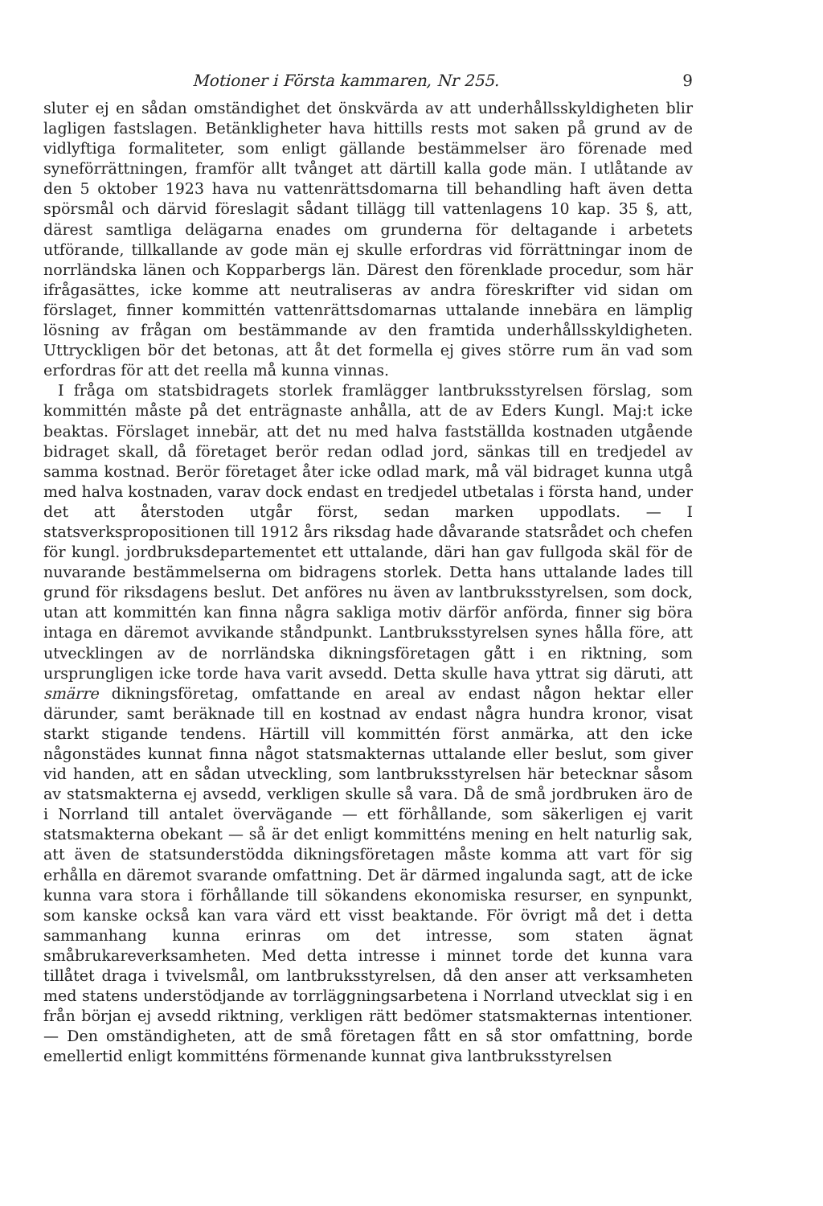Motioner i Första kammaren, Nr 255. 9
sluter ej en sådan omständighet det önskvärda av att underhållsskyldigheten blir lagligen fastslagen. Betänkligheter hava hittills rests mot saken på grund av de vidlyftiga formaliteter, som enligt gällande bestämmelser äro förenade med syneförrättningen, framför allt tvånget att därtill kalla gode män. I utlåtande av den 5 oktober 1923 hava nu vattenrättsdomarna till behandling haft även detta spörsmål och därvid föreslagit sådant tillägg till vattenlagens 10 kap. 35 §, att, därest samtliga delägarna enades om grunderna för deltagande i arbetets utförande, tillkallande av gode män ej skulle erfordras vid förrättningar inom de norrländska länen och Kopparbergs län. Därest den förenklade procedur, som här ifrågasättes, icke komme att neutraliseras av andra föreskrifter vid sidan om förslaget, finner kommittén vattenrättsdomarnas uttalande innebära en lämplig lösning av frågan om bestämmande av den framtida underhållsskyldigheten. Uttryckligen bör det betonas, att åt det formella ej gives större rum än vad som erfordras för att det reella må kunna vinnas.
I fråga om statsbidragets storlek framlägger lantbruksstyrelsen förslag, som kommittén måste på det enträgnaste anhålla, att de av Eders Kungl. Maj:t icke beaktas. Förslaget innebär, att det nu med halva fastställda kostnaden utgående bidraget skall, då företaget berör redan odlad jord, sänkas till en tredjedel av samma kostnad. Berör företaget åter icke odlad mark, må väl bidraget kunna utgå med halva kostnaden, varav dock endast en tredjedel utbetalas i första hand, under det att återstoden utgår först, sedan marken uppodlats. — I statsverkspropositionen till 1912 års riksdag hade dåvarande statsrådet och chefen för kungl. jordbruksdepartementet ett uttalande, däri han gav fullgoda skäl för de nuvarande bestämmelserna om bidragens storlek. Detta hans uttalande lades till grund för riksdagens beslut. Det anföres nu även av lantbruksstyrelsen, som dock, utan att kommittén kan finna några sakliga motiv därför anförda, finner sig böra intaga en däremot avvikande ståndpunkt. Lantbruksstyrelsen synes hålla före, att utvecklingen av de norrländska dikningsföretagen gått i en riktning, som ursprungligen icke torde hava varit avsedd. Detta skulle hava yttrat sig däruti, att smärre dikningsföretag, omfattande en areal av endast någon hektar eller därunder, samt beräknade till en kostnad av endast några hundra kronor, visat starkt stigande tendens. Härtill vill kommittén först anmärka, att den icke någonstädes kunnat finna något statsmakternas uttalande eller beslut, som giver vid handen, att en sådan utveckling, som lantbruksstyrelsen här betecknar såsom av statsmakterna ej avsedd, verkligen skulle så vara. Då de små jordbruken äro de i Norrland till antalet övervägande — ett förhållande, som säkerligen ej varit statsmakterna obekant — så är det enligt kommitténs mening en helt naturlig sak, att även de statsunderstödda dikningsföretagen måste komma att vart för sig erhålla en däremot svarande omfattning. Det är därmed ingalunda sagt, att de icke kunna vara stora i förhållande till sökandens ekonomiska resurser, en synpunkt, som kanske också kan vara värd ett visst beaktande. För övrigt må det i detta sammanhang kunna erinras om det intresse, som staten ägnat småbrukareverksamheten. Med detta intresse i minnet torde det kunna vara tillåtet draga i tvivelsmål, om lantbruksstyrelsen, då den anser att verksamheten med statens understödjande av torrläggningsarbetena i Norrland utvecklat sig i en från början ej avsedd riktning, verkligen rätt bedömer statsmakternas intentioner. — Den omständigheten, att de små företagen fått en så stor omfattning, borde emellertid enligt kommitténs förmenande kunnat giva lantbruksstyrelsen